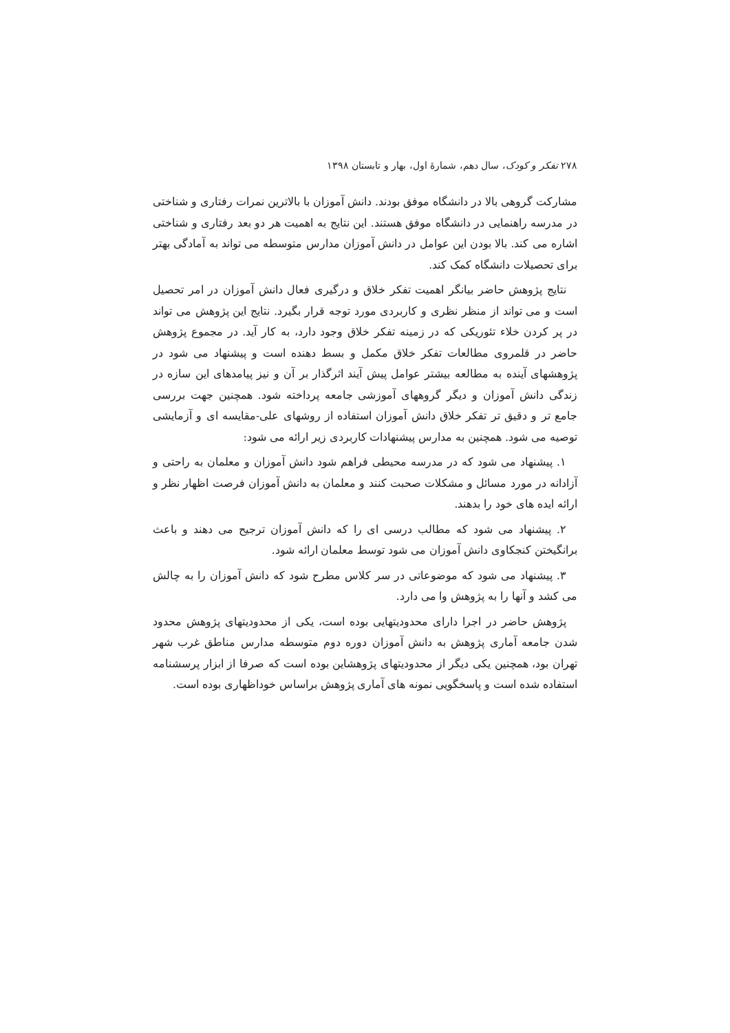۲۷۸ تفکر و کودک، سال دهم، شمارهٔ اول، بهار و تابستان ۱۳۹۸
مشارکت گروهی بالا در دانشگاه موفق بودند. دانش آموزان با بالاترین نمرات رفتاری و شناختی در مدرسه راهنمایی در دانشگاه موفق هستند. این نتایج به اهمیت هر دو بعد رفتاری و شناختی اشاره می کند. بالا بودن این عوامل در دانش آموزان مدارس متوسطه می تواند به آمادگی بهتر برای تحصیلات دانشگاه کمک کند.
نتایج پژوهش حاضر بیانگر اهمیت تفکر خلاق و درگیری فعال دانش آموزان در امر تحصیل است و می تواند از منظر نظری و کاربردی مورد توجه قرار بگیرد. نتایج این پژوهش می تواند در پر کردن خلاء تئوریکی که در زمینه تفکر خلاق وجود دارد، به کار آید. در مجموع پژوهش حاضر در قلمروی مطالعات تفکر خلاق مکمل و بسط دهنده است و پیشنهاد می شود در پژوهشهای آینده به مطالعه بیشتر عوامل پیش آیند اثرگذار بر آن و نیز پیامدهای این سازه در زندگی دانش آموزان و دیگر گروههای آموزشی جامعه پرداخته شود. همچنین جهت بررسی جامع تر و دقیق تر تفکر خلاق دانش آموزان استفاده از روشهای علی-مقایسه ای و آزمایشی توصیه می شود. همچنین به مدارس پیشنهادات کاربردی زیر ارائه می شود:
۱. پیشنهاد می شود که در مدرسه محیطی فراهم شود دانش آموزان و معلمان به راحتی و آزادانه در مورد مسائل و مشکلات صحبت کنند و معلمان به دانش آموزان فرصت اظهار نظر و ارائه ایده های خود را بدهند.
۲. پیشنهاد می شود که مطالب درسی ای را که دانش آموزان ترجیح می دهند و باعث برانگیختن کنجکاوی دانش آموزان می شود توسط معلمان ارائه شود.
۳. پیشنهاد می شود که موضوعاتی در سر کلاس مطرح شود که دانش آموزان را به چالش می کشد و آنها را به پژوهش وا می دارد.
پژوهش حاضر در اجرا دارای محدودیتهایی بوده است، یکی از محدودیتهای پژوهش محدود شدن جامعه آماری پژوهش به دانش آموزان دوره دوم متوسطه مدارس مناطق غرب شهر تهران بود، همچنین یکی دیگر از محدودیتهای پژوهشاین بوده است که صرفا از ابزار پرسشنامه استفاده شده است و پاسخگویی نمونه های آماری پژوهش براساس خوداظهاری بوده است.